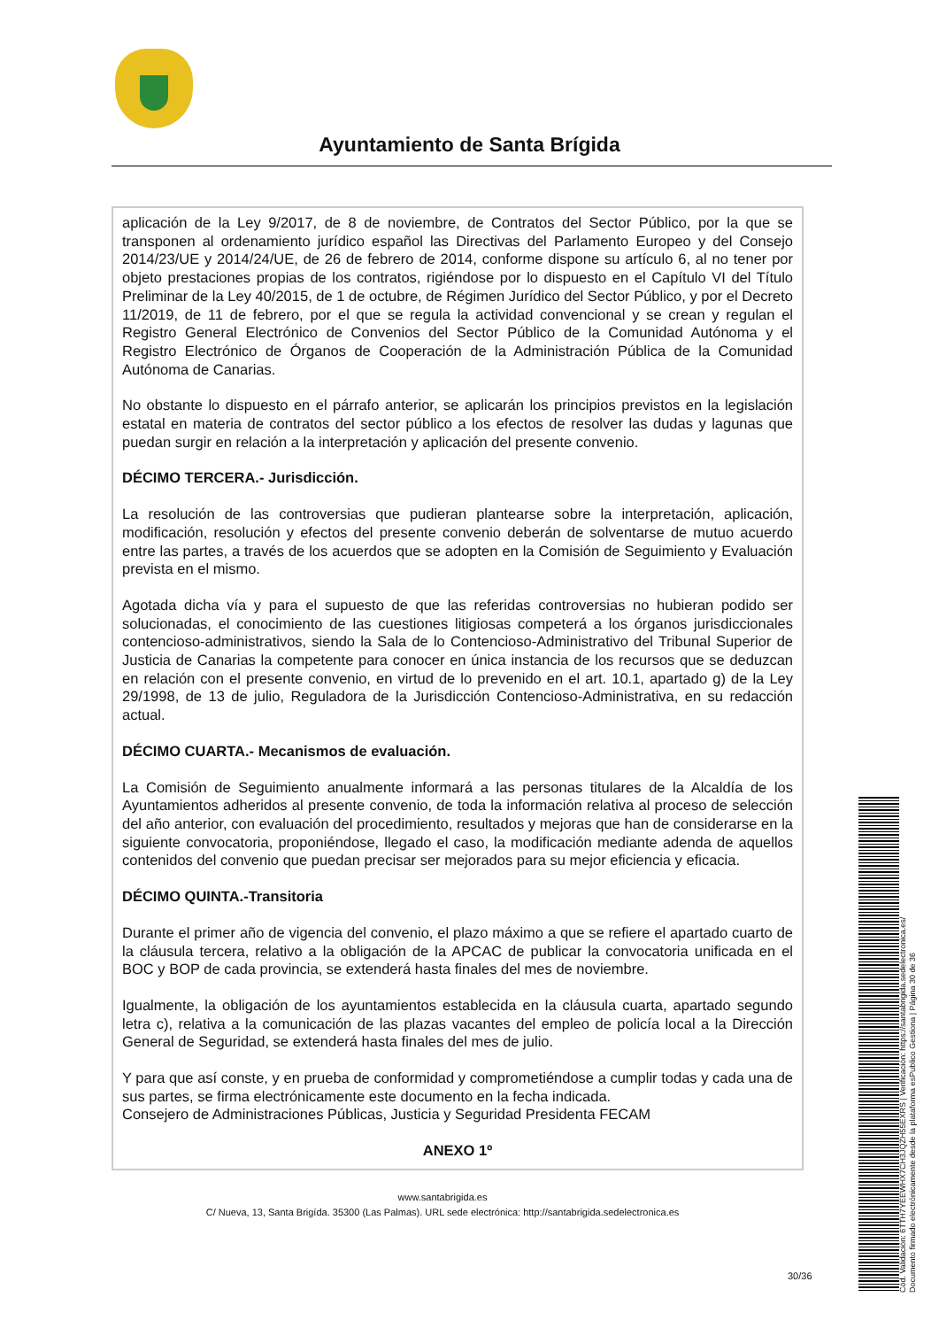Ayuntamiento de Santa Brígida
aplicación de la Ley 9/2017, de 8 de noviembre, de Contratos del Sector Público, por la que se transponen al ordenamiento jurídico español las Directivas del Parlamento Europeo y del Consejo 2014/23/UE y 2014/24/UE, de 26 de febrero de 2014, conforme dispone su artículo 6, al no tener por objeto prestaciones propias de los contratos, rigiéndose por lo dispuesto en el Capítulo VI del Título Preliminar de la Ley 40/2015, de 1 de octubre, de Régimen Jurídico del Sector Público, y por el Decreto 11/2019, de 11 de febrero, por el que se regula la actividad convencional y se crean y regulan el Registro General Electrónico de Convenios del Sector Público de la Comunidad Autónoma y el Registro Electrónico de Órganos de Cooperación de la Administración Pública de la Comunidad Autónoma de Canarias.
No obstante lo dispuesto en el párrafo anterior, se aplicarán los principios previstos en la legislación estatal en materia de contratos del sector público a los efectos de resolver las dudas y lagunas que puedan surgir en relación a la interpretación y aplicación del presente convenio.
DÉCIMO TERCERA.- Jurisdicción.
La resolución de las controversias que pudieran plantearse sobre la interpretación, aplicación, modificación, resolución y efectos del presente convenio deberán de solventarse de mutuo acuerdo entre las partes, a través de los acuerdos que se adopten en la Comisión de Seguimiento y Evaluación prevista en el mismo.
Agotada dicha vía y para el supuesto de que las referidas controversias no hubieran podido ser solucionadas, el conocimiento de las cuestiones litigiosas competerá a los órganos jurisdiccionales contencioso-administrativos, siendo la Sala de lo Contencioso-Administrativo del Tribunal Superior de Justicia de Canarias la competente para conocer en única instancia de los recursos que se deduzcan en relación con el presente convenio, en virtud de lo prevenido en el art. 10.1, apartado g) de la Ley 29/1998, de 13 de julio, Reguladora de la Jurisdicción Contencioso-Administrativa, en su redacción actual.
DÉCIMO CUARTA.- Mecanismos de evaluación.
La Comisión de Seguimiento anualmente informará a las personas titulares de la Alcaldía de los Ayuntamientos adheridos al presente convenio, de toda la información relativa al proceso de selección del año anterior, con evaluación del procedimiento, resultados y mejoras que han de considerarse en la siguiente convocatoria, proponiéndose, llegado el caso, la modificación mediante adenda de aquellos contenidos del convenio que puedan precisar ser mejorados para su mejor eficiencia y eficacia.
DÉCIMO QUINTA.-Transitoria
Durante el primer año de vigencia del convenio, el plazo máximo a que se refiere el apartado cuarto de la cláusula tercera, relativo a la obligación de la APCAC de publicar la convocatoria unificada en el BOC y BOP de cada provincia, se extenderá hasta finales del mes de noviembre.
Igualmente, la obligación de los ayuntamientos establecida en la cláusula cuarta, apartado segundo letra c), relativa a la comunicación de las plazas vacantes del empleo de policía local a la Dirección General de Seguridad, se extenderá hasta finales del mes de julio.
Y para que así conste, y en prueba de conformidad y comprometiéndose a cumplir todas y cada una de sus partes, se firma electrónicamente este documento en la fecha indicada.
Consejero de Administraciones Públicas, Justicia y Seguridad Presidenta FECAM
ANEXO 1º
www.santabrigida.es
C/ Nueva, 13, Santa Brigída. 35300 (Las Palmas). URL sede electrónica: http://santabrigida.sedelectronica.es
30/36
Cód. Validación: 6TTH7YEEWHX7CH3JQZH55EXRS | Verificación: https://santabrigida.sedelectronica.es/
Documento firmado electrónicamente desde la plataforma esPublico Gestiona | Página 30 de 36